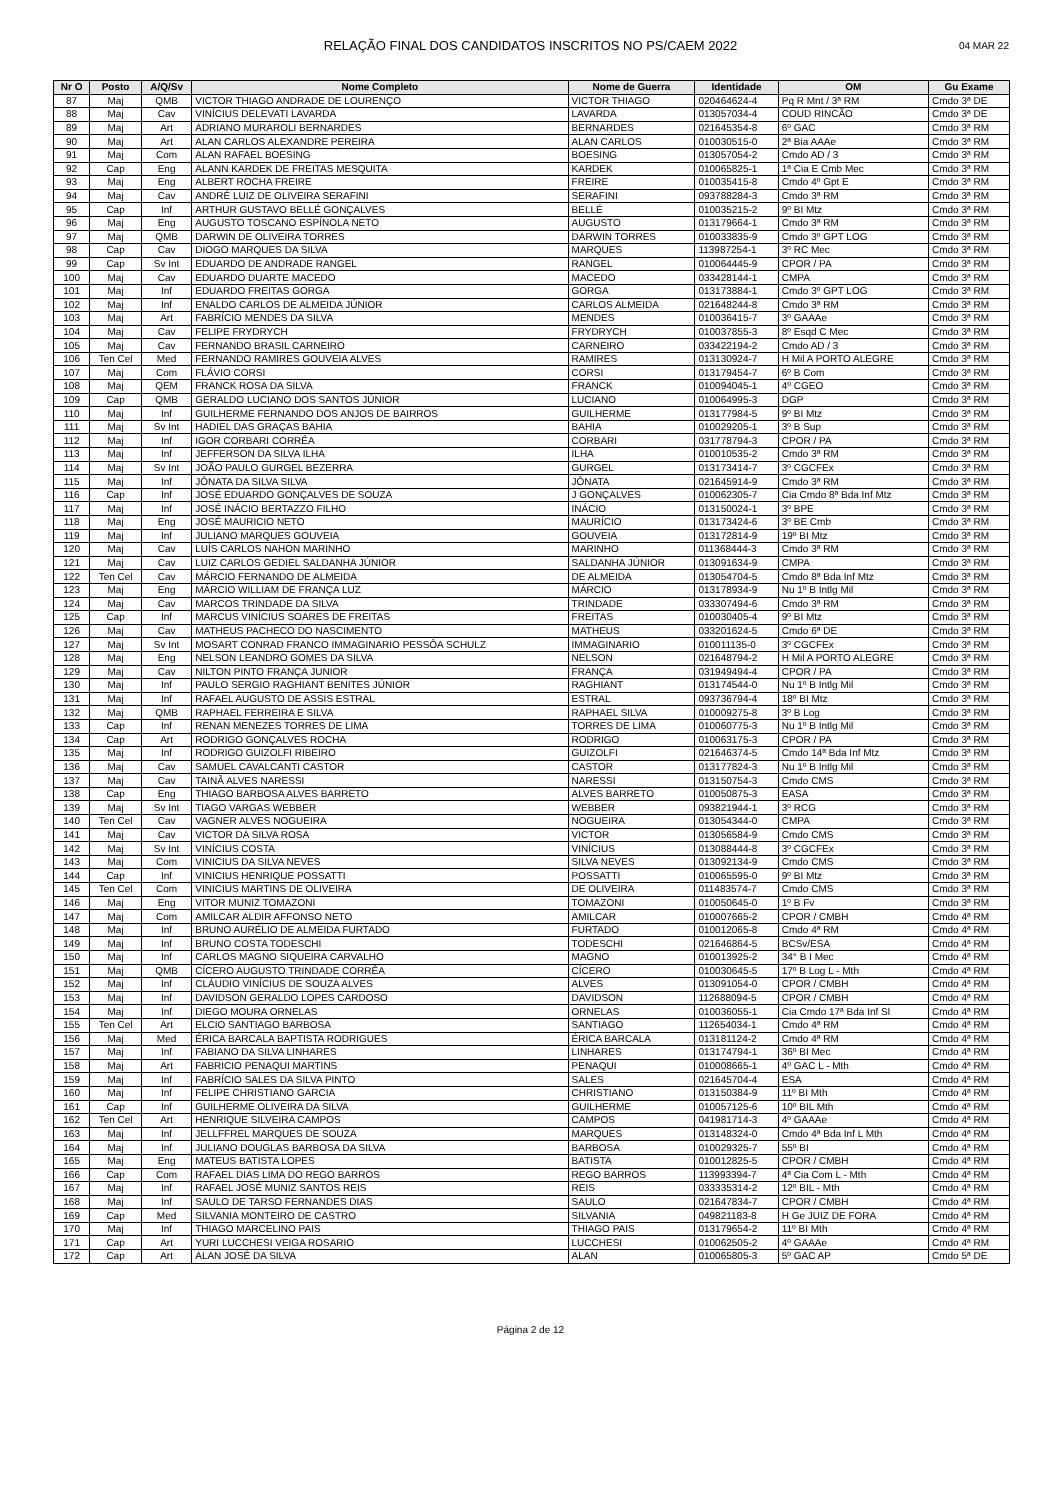RELAÇÃO FINAL DOS CANDIDATOS INSCRITOS NO PS/CAEM 2022 04 MAR 22
| Nr O | Posto | A/Q/Sv | Nome Completo | Nome de Guerra | Identidade | OM | Gu Exame |
| --- | --- | --- | --- | --- | --- | --- | --- |
| 87 | Maj | QMB | VICTOR THIAGO ANDRADE DE LOURENÇO | VICTOR THIAGO | 020464624-4 | Pq R Mnt / 3ª RM | Cmdo 3ª DE |
| 88 | Maj | Cav | VINÍCIUS DELEVATI LAVARDA | LAVARDA | 013057034-4 | COUD RINCÃO | Cmdo 3ª DE |
| 89 | Maj | Art | ADRIANO MURAROLI BERNARDES | BERNARDES | 021645354-8 | 6º GAC | Cmdo 3ª RM |
| 90 | Maj | Art | ALAN CARLOS ALEXANDRE PEREIRA | ALAN CARLOS | 010030515-0 | 2ª Bia AAAe | Cmdo 3ª RM |
| 91 | Maj | Com | ALAN RAFAEL BOESING | BOESING | 013057054-2 | Cmdo AD / 3 | Cmdo 3ª RM |
| 92 | Cap | Eng | ALANN KARDEK DE FREITAS MESQUITA | KARDEK | 010065825-1 | 1ª Cia E Cmb Mec | Cmdo 3ª RM |
| 93 | Maj | Eng | ALBERT ROCHA FREIRE | FREIRE | 010035415-8 | Cmdo 4º Gpt E | Cmdo 3ª RM |
| 94 | Maj | Cav | ANDRÉ LUIZ DE OLIVEIRA SERAFINI | SERAFINI | 093788284-3 | Cmdo 3ª RM | Cmdo 3ª RM |
| 95 | Cap | Inf | ARTHUR GUSTAVO BELLÉ GONÇALVES | BELLÉ | 010035215-2 | 9º BI Mtz | Cmdo 3ª RM |
| 96 | Maj | Eng | AUGUSTO TOSCANO ESPÍNOLA NETO | AUGUSTO | 013179664-1 | Cmdo 3ª RM | Cmdo 3ª RM |
| 97 | Maj | QMB | DARWIN DE OLIVEIRA TORRES | DARWIN TORRES | 010033835-9 | Cmdo 3º GPT LOG | Cmdo 3ª RM |
| 98 | Cap | Cav | DIOGO MARQUES DA SILVA | MARQUES | 113987254-1 | 3º RC Mec | Cmdo 3ª RM |
| 99 | Cap | Sv Int | EDUARDO DE ANDRADE RANGEL | RANGEL | 010064445-9 | CPOR / PA | Cmdo 3ª RM |
| 100 | Maj | Cav | EDUARDO DUARTE MACEDO | MACEDO | 033428144-1 | CMPA | Cmdo 3ª RM |
| 101 | Maj | Inf | EDUARDO FREITAS GORGA | GORGA | 013173884-1 | Cmdo 3º GPT LOG | Cmdo 3ª RM |
| 102 | Maj | Inf | ENALDO CARLOS DE ALMEIDA JÚNIOR | CARLOS ALMEIDA | 021648244-8 | Cmdo 3ª RM | Cmdo 3ª RM |
| 103 | Maj | Art | FABRÍCIO MENDES DA SILVA | MENDES | 010036415-7 | 3º GAAAe | Cmdo 3ª RM |
| 104 | Maj | Cav | FELIPE FRYDRYCH | FRYDRYCH | 010037855-3 | 8º Esqd C Mec | Cmdo 3ª RM |
| 105 | Maj | Cav | FERNANDO BRASIL CARNEIRO | CARNEIRO | 033422194-2 | Cmdo AD / 3 | Cmdo 3ª RM |
| 106 | Ten Cel | Med | FERNANDO RAMIRES GOUVEIA ALVES | RAMIRES | 013130924-7 | H Mil A PORTO ALEGRE | Cmdo 3ª RM |
| 107 | Maj | Com | FLÁVIO CORSI | CORSI | 013179454-7 | 6º B Com | Cmdo 3ª RM |
| 108 | Maj | QEM | FRANCK ROSA DA SILVA | FRANCK | 010094045-1 | 4º CGEO | Cmdo 3ª RM |
| 109 | Cap | QMB | GERALDO LUCIANO DOS SANTOS JÚNIOR | LUCIANO | 010064995-3 | DGP | Cmdo 3ª RM |
| 110 | Maj | Inf | GUILHERME FERNANDO DOS ANJOS DE BAIRROS | GUILHERME | 013177984-5 | 9º BI Mtz | Cmdo 3ª RM |
| 111 | Maj | Sv Int | HADIEL DAS GRAÇAS BAHIA | BAHIA | 010029205-1 | 3º B Sup | Cmdo 3ª RM |
| 112 | Maj | Inf | IGOR CORBARI CORRÊA | CORBARI | 031778794-3 | CPOR / PA | Cmdo 3ª RM |
| 113 | Maj | Inf | JEFFERSON DA SILVA ILHA | ILHA | 010010535-2 | Cmdo 3ª RM | Cmdo 3ª RM |
| 114 | Maj | Sv Int | JOÃO PAULO GURGEL BEZERRA | GURGEL | 013173414-7 | 3º CGCFEx | Cmdo 3ª RM |
| 115 | Maj | Inf | JÔNATA DA SILVA SILVA | JÔNATA | 021645914-9 | Cmdo 3ª RM | Cmdo 3ª RM |
| 116 | Cap | Inf | JOSÉ EDUARDO GONÇALVES DE SOUZA | J GONÇALVES | 010062305-7 | Cia Cmdo 8ª Bda Inf Mtz | Cmdo 3ª RM |
| 117 | Maj | Inf | JOSÉ INÁCIO BERTAZZO FILHO | INÁCIO | 013150024-1 | 3º BPE | Cmdo 3ª RM |
| 118 | Maj | Eng | JOSÉ MAURICIO NETO | MAURÍCIO | 013173424-6 | 3º BE Cmb | Cmdo 3ª RM |
| 119 | Maj | Inf | JULIANO MARQUES GOUVEIA | GOUVEIA | 013172814-9 | 19º BI Mtz | Cmdo 3ª RM |
| 120 | Maj | Cav | LUÍS CARLOS NAHON MARINHO | MARINHO | 011368444-3 | Cmdo 3ª RM | Cmdo 3ª RM |
| 121 | Maj | Cav | LUIZ CARLOS GEDIEL SALDANHA JÚNIOR | SALDANHA JÚNIOR | 013091634-9 | CMPA | Cmdo 3ª RM |
| 122 | Ten Cel | Cav | MÁRCIO FERNANDO DE ALMEIDA | DE ALMEIDA | 013054704-5 | Cmdo 8ª Bda Inf Mtz | Cmdo 3ª RM |
| 123 | Maj | Eng | MÁRCIO WILLIAM DE FRANÇA LUZ | MÁRCIO | 013178934-9 | Nu 1º B Intlg Mil | Cmdo 3ª RM |
| 124 | Maj | Cav | MARCOS TRINDADE DA SILVA | TRINDADE | 033307494-6 | Cmdo 3ª RM | Cmdo 3ª RM |
| 125 | Cap | Inf | MARCUS VINÍCIUS SOARES DE FREITAS | FREITAS | 010030405-4 | 9º BI Mtz | Cmdo 3ª RM |
| 126 | Maj | Cav | MATHEUS PACHECO DO NASCIMENTO | MATHEUS | 033201624-5 | Cmdo 6ª DE | Cmdo 3ª RM |
| 127 | Maj | Sv Int | MOSART CONRAD FRANCO IMMAGINARIO PESSÔA SCHULZ | IMMAGINARIO | 010011135-0 | 3º CGCFEx | Cmdo 3ª RM |
| 128 | Maj | Eng | NELSON LEANDRO GOMES DA SILVA | NELSON | 021648794-2 | H Mil A PORTO ALEGRE | Cmdo 3ª RM |
| 129 | Maj | Cav | NILTON PINTO FRANÇA JUNIOR | FRANÇA | 031949494-4 | CPOR / PA | Cmdo 3ª RM |
| 130 | Maj | Inf | PAULO SERGIO RAGHIANT BENITES JÚNIOR | RAGHIANT | 013174544-0 | Nu 1º B Intlg Mil | Cmdo 3ª RM |
| 131 | Maj | Inf | RAFAEL AUGUSTO DE ASSIS ESTRAL | ESTRAL | 093736794-4 | 18º BI Mtz | Cmdo 3ª RM |
| 132 | Maj | QMB | RAPHAEL FERREIRA E SILVA | RAPHAEL SILVA | 010009275-8 | 3º B Log | Cmdo 3ª RM |
| 133 | Cap | Inf | RENAN MENEZES TORRES DE LIMA | TORRES DE LIMA | 010060775-3 | Nu 1º B Intlg Mil | Cmdo 3ª RM |
| 134 | Cap | Art | RODRIGO GONÇALVES ROCHA | RODRIGO | 010063175-3 | CPOR / PA | Cmdo 3ª RM |
| 135 | Maj | Inf | RODRIGO GUIZOLFI RIBEIRO | GUIZOLFI | 021646374-5 | Cmdo 14ª Bda Inf Mtz | Cmdo 3ª RM |
| 136 | Maj | Cav | SAMUEL CAVALCANTI CASTOR | CASTOR | 013177824-3 | Nu 1º B Intlg Mil | Cmdo 3ª RM |
| 137 | Maj | Cav | TAINÃ ALVES NARESSI | NARESSI | 013150754-3 | Cmdo CMS | Cmdo 3ª RM |
| 138 | Cap | Eng | THIAGO BARBOSA ALVES BARRETO | ALVES BARRETO | 010050875-3 | EASA | Cmdo 3ª RM |
| 139 | Maj | Sv Int | TIAGO VARGAS WEBBER | WEBBER | 093821944-1 | 3º RCG | Cmdo 3ª RM |
| 140 | Ten Cel | Cav | VAGNER ALVES NOGUEIRA | NOGUEIRA | 013054344-0 | CMPA | Cmdo 3ª RM |
| 141 | Maj | Cav | VICTOR DA SILVA ROSA | VICTOR | 013056584-9 | Cmdo CMS | Cmdo 3ª RM |
| 142 | Maj | Sv Int | VINÍCIUS COSTA | VINÍCIUS | 013088444-8 | 3º CGCFEx | Cmdo 3ª RM |
| 143 | Maj | Com | VINICIUS DA SILVA NEVES | SILVA NEVES | 013092134-9 | Cmdo CMS | Cmdo 3ª RM |
| 144 | Cap | Inf | VINICIUS HENRIQUE POSSATTI | POSSATTI | 010065595-0 | 9º BI Mtz | Cmdo 3ª RM |
| 145 | Ten Cel | Com | VINICIUS MARTINS DE OLIVEIRA | DE OLIVEIRA | 011483574-7 | Cmdo CMS | Cmdo 3ª RM |
| 146 | Maj | Eng | VITOR MUNIZ TOMAZONI | TOMAZONI | 010050645-0 | 1º B Fv | Cmdo 3ª RM |
| 147 | Maj | Com | AMILCAR ALDIR AFFONSO NETO | AMILCAR | 010007665-2 | CPOR / CMBH | Cmdo 4ª RM |
| 148 | Maj | Inf | BRUNO AURÉLIO DE ALMEIDA FURTADO | FURTADO | 010012065-8 | Cmdo 4ª RM | Cmdo 4ª RM |
| 149 | Maj | Inf | BRUNO COSTA TODESCHI | TODESCHI | 021646864-5 | BCSv/ESA | Cmdo 4ª RM |
| 150 | Maj | Inf | CARLOS MAGNO SIQUEIRA CARVALHO | MAGNO | 010013925-2 | 34° B I Mec | Cmdo 4ª RM |
| 151 | Maj | QMB | CÍCERO AUGUSTO TRINDADE CORRÊA | CÍCERO | 010030645-5 | 17º B Log L - Mth | Cmdo 4ª RM |
| 152 | Maj | Inf | CLÁUDIO VINÍCIUS DE SOUZA ALVES | ALVES | 013091054-0 | CPOR / CMBH | Cmdo 4ª RM |
| 153 | Maj | Inf | DAVIDSON GERALDO LOPES CARDOSO | DAVIDSON | 112688094-5 | CPOR / CMBH | Cmdo 4ª RM |
| 154 | Maj | Inf | DIEGO MOURA ORNELAS | ORNELAS | 010036055-1 | Cia Cmdo 17ª Bda Inf Sl | Cmdo 4ª RM |
| 155 | Ten Cel | Art | ELCIO SANTIAGO BARBOSA | SANTIAGO | 112654034-1 | Cmdo 4ª RM | Cmdo 4ª RM |
| 156 | Maj | Med | ÉRICA BARCALA BAPTISTA RODRIGUES | ÉRICA BARCALA | 013181124-2 | Cmdo 4ª RM | Cmdo 4ª RM |
| 157 | Maj | Inf | FABIANO DA SILVA LINHARES | LINHARES | 013174794-1 | 36º BI Mec | Cmdo 4ª RM |
| 158 | Maj | Art | FABRICIO PENAQUI MARTINS | PENAQUI | 010008665-1 | 4º GAC L - Mth | Cmdo 4ª RM |
| 159 | Maj | Inf | FABRÍCIO SALES DA SILVA PINTO | SALES | 021645704-4 | ESA | Cmdo 4ª RM |
| 160 | Maj | Inf | FELIPE CHRISTIANO GARCIA | CHRISTIANO | 013150384-9 | 11º BI Mth | Cmdo 4ª RM |
| 161 | Cap | Inf | GUILHERME OLIVEIRA DA SILVA | GUILHERME | 010057125-6 | 10º BIL Mth | Cmdo 4ª RM |
| 162 | Ten Cel | Art | HENRIQUE SILVEIRA CAMPOS | CAMPOS | 041981714-3 | 4º GAAAe | Cmdo 4ª RM |
| 163 | Maj | Inf | JELLFFREL MARQUES DE SOUZA | MARQUES | 013148324-0 | Cmdo 4ª Bda Inf L Mth | Cmdo 4ª RM |
| 164 | Maj | Inf | JULIANO DOUGLAS BARBOSA DA SILVA | BARBOSA | 010029325-7 | 55º BI | Cmdo 4ª RM |
| 165 | Maj | Eng | MATEUS BATISTA LOPES | BATISTA | 010012825-5 | CPOR / CMBH | Cmdo 4ª RM |
| 166 | Cap | Com | RAFAEL DIAS LIMA DO REGO BARROS | REGO BARROS | 113993394-7 | 4ª Cia Com L - Mth | Cmdo 4ª RM |
| 167 | Maj | Inf | RAFAEL JOSÉ MUNIZ SANTOS REIS | REIS | 033335314-2 | 12º BIL - Mth | Cmdo 4ª RM |
| 168 | Maj | Inf | SAULO DE TARSO FERNANDES DIAS | SAULO | 021647834-7 | CPOR / CMBH | Cmdo 4ª RM |
| 169 | Cap | Med | SILVANIA MONTEIRO DE CASTRO | SILVANIA | 049821183-8 | H Ge JUIZ DE FORA | Cmdo 4ª RM |
| 170 | Maj | Inf | THIAGO MARCELINO PAIS | THIAGO PAIS | 013179654-2 | 11º BI Mth | Cmdo 4ª RM |
| 171 | Cap | Art | YURI LUCCHESI VEIGA ROSARIO | LUCCHESI | 010062505-2 | 4º GAAAe | Cmdo 4ª RM |
| 172 | Cap | Art | ALAN JOSÉ DA SILVA | ALAN | 010065805-3 | 5º GAC AP | Cmdo 5ª DE |
Página 2 de 12